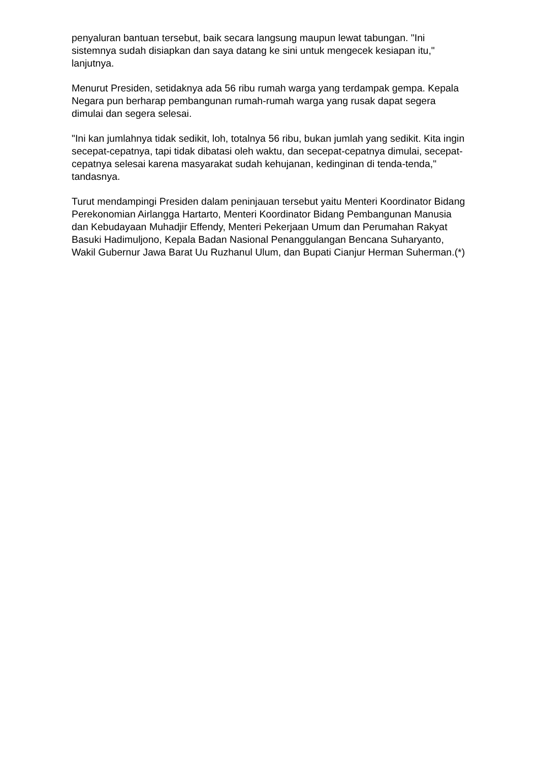penyaluran bantuan tersebut, baik secara langsung maupun lewat tabungan. "Ini sistemnya sudah disiapkan dan saya datang ke sini untuk mengecek kesiapan itu," lanjutnya.
Menurut Presiden, setidaknya ada 56 ribu rumah warga yang terdampak gempa. Kepala Negara pun berharap pembangunan rumah-rumah warga yang rusak dapat segera dimulai dan segera selesai.
"Ini kan jumlahnya tidak sedikit, loh, totalnya 56 ribu, bukan jumlah yang sedikit. Kita ingin secepat-cepatnya, tapi tidak dibatasi oleh waktu, dan secepat-cepatnya dimulai, secepat-cepatnya selesai karena masyarakat sudah kehujanan, kedinginan di tenda-tenda," tandasnya.
Turut mendampingi Presiden dalam peninjauan tersebut yaitu Menteri Koordinator Bidang Perekonomian Airlangga Hartarto, Menteri Koordinator Bidang Pembangunan Manusia dan Kebudayaan Muhadjir Effendy, Menteri Pekerjaan Umum dan Perumahan Rakyat Basuki Hadimuljono, Kepala Badan Nasional Penanggulangan Bencana Suharyanto, Wakil Gubernur Jawa Barat Uu Ruzhanul Ulum, dan Bupati Cianjur Herman Suherman.(*)